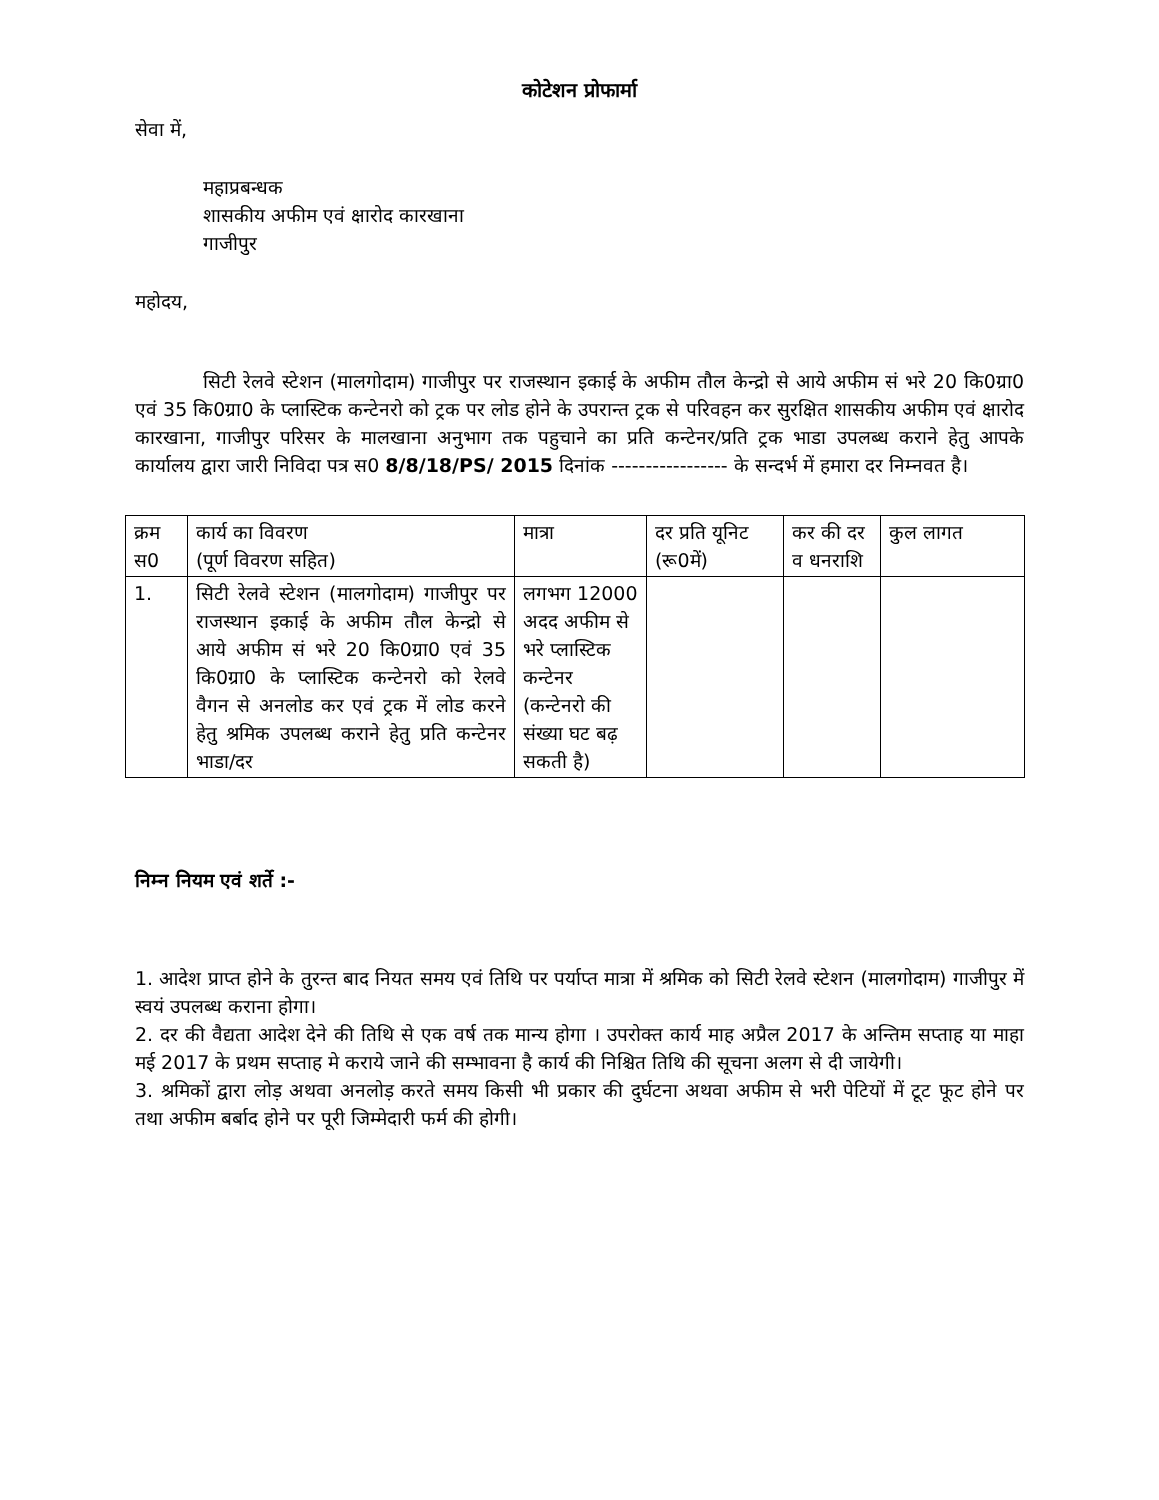कोटेशन प्रोफार्मा
सेवा में,
महाप्रबन्धक
शासकीय अफीम एवं क्षारोद कारखाना
गाजीपुर
महोदय,
सिटी रेलवे स्टेशन (मालगोदाम) गाजीपुर पर राजस्थान इकाई के अफीम तौल केन्द्रो से आये अफीम सं भरे 20 कि0ग्रा0 एवं 35 कि0ग्रा0 के प्लास्टिक कन्टेनरो को ट्रक पर लोड होने के उपरान्त ट्रक से परिवहन कर सुरक्षित शासकीय अफीम एवं क्षारोद कारखाना, गाजीपुर परिसर के मालखाना अनुभाग तक पहुचाने का प्रति कन्टेनर/प्रति ट्रक भाडा उपलब्ध कराने हेतु आपके कार्यालय द्वारा जारी निविदा पत्र स0 8/8/18/PS/ 2015 दिनांक ----------------- के सन्दर्भ में हमारा दर निम्नवत है।
| क्रम स0 | कार्य का विवरण (पूर्ण विवरण सहित) | मात्रा | दर प्रति यूनिट (रू0में) | कर की दर व धनराशि | कुल लागत |
| 1. | सिटी रेलवे स्टेशन (मालगोदाम) गाजीपुर पर राजस्थान इकाई के अफीम तौल केन्द्रो से आये अफीम सं भरे 20 कि0ग्रा0 एवं 35 कि0ग्रा0 के प्लास्टिक कन्टेनरो को रेलवे वैगन से अनलोड कर एवं ट्रक में लोड करने हेतु श्रमिक उपलब्ध कराने हेतु प्रति कन्टेनर भाडा/दर | लगभग 12000 अदद अफीम से भरे प्लास्टिक कन्टेनर (कन्टेनरो की संख्या घट बढ़ सकती है) | | | |
निम्न नियम एवं शर्ते :-
1. आदेश प्राप्त होने के तुरन्त बाद नियत समय एवं तिथि पर पर्याप्त मात्रा में श्रमिक को सिटी रेलवे स्टेशन (मालगोदाम) गाजीपुर में स्वयं उपलब्ध कराना होगा।
2. दर की वैद्यता आदेश देने की तिथि से एक वर्ष तक मान्य होगा । उपरोक्त कार्य माह अप्रैल 2017 के अन्तिम सप्ताह या माहा मई 2017 के प्रथम सप्ताह मे कराये जाने की सम्भावना है कार्य की निश्चित तिथि की सूचना अलग से दी जायेगी।
3. श्रमिकों द्वारा लोड़ अथवा अनलोड़ करते समय किसी भी प्रकार की दुर्घटना अथवा अफीम से भरी पेटियों में टूट फूट होने पर तथा अफीम बर्बाद होने पर पूरी जिम्मेदारी फर्म की होगी।